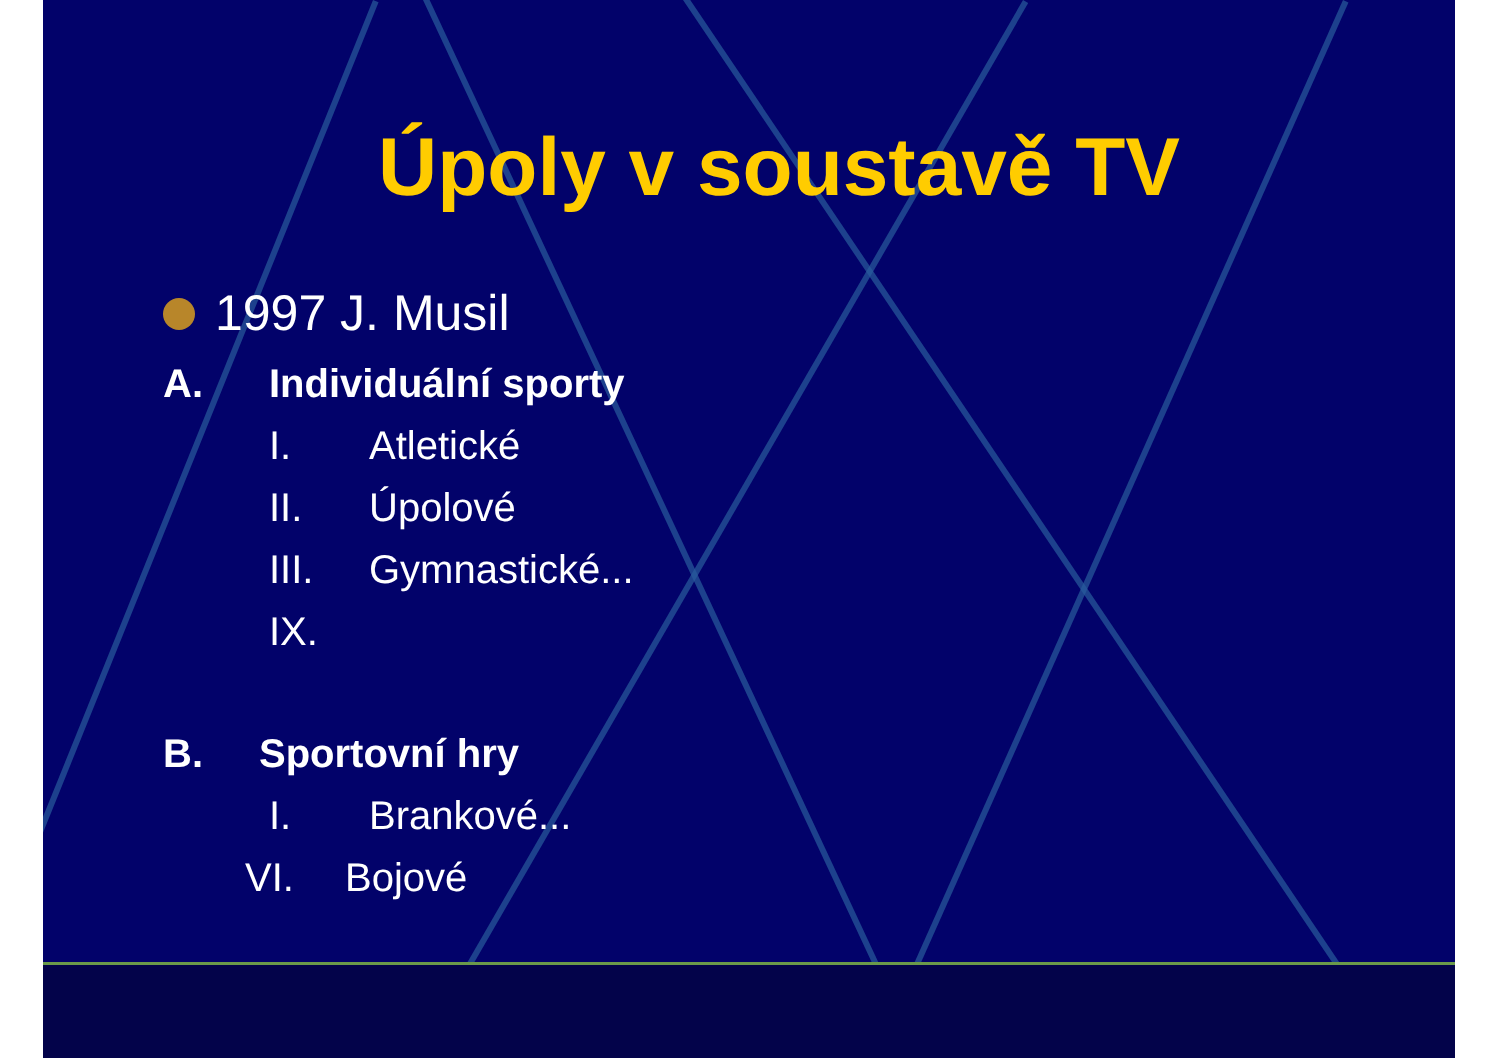Úpoly v soustavě TV
1997 J. Musil
A. Individuální sporty
I. Atletické
II. Úpolové
III. Gymnastické...
IX.
B. Sportovní hry
I. Brankové...
VI. Bojové